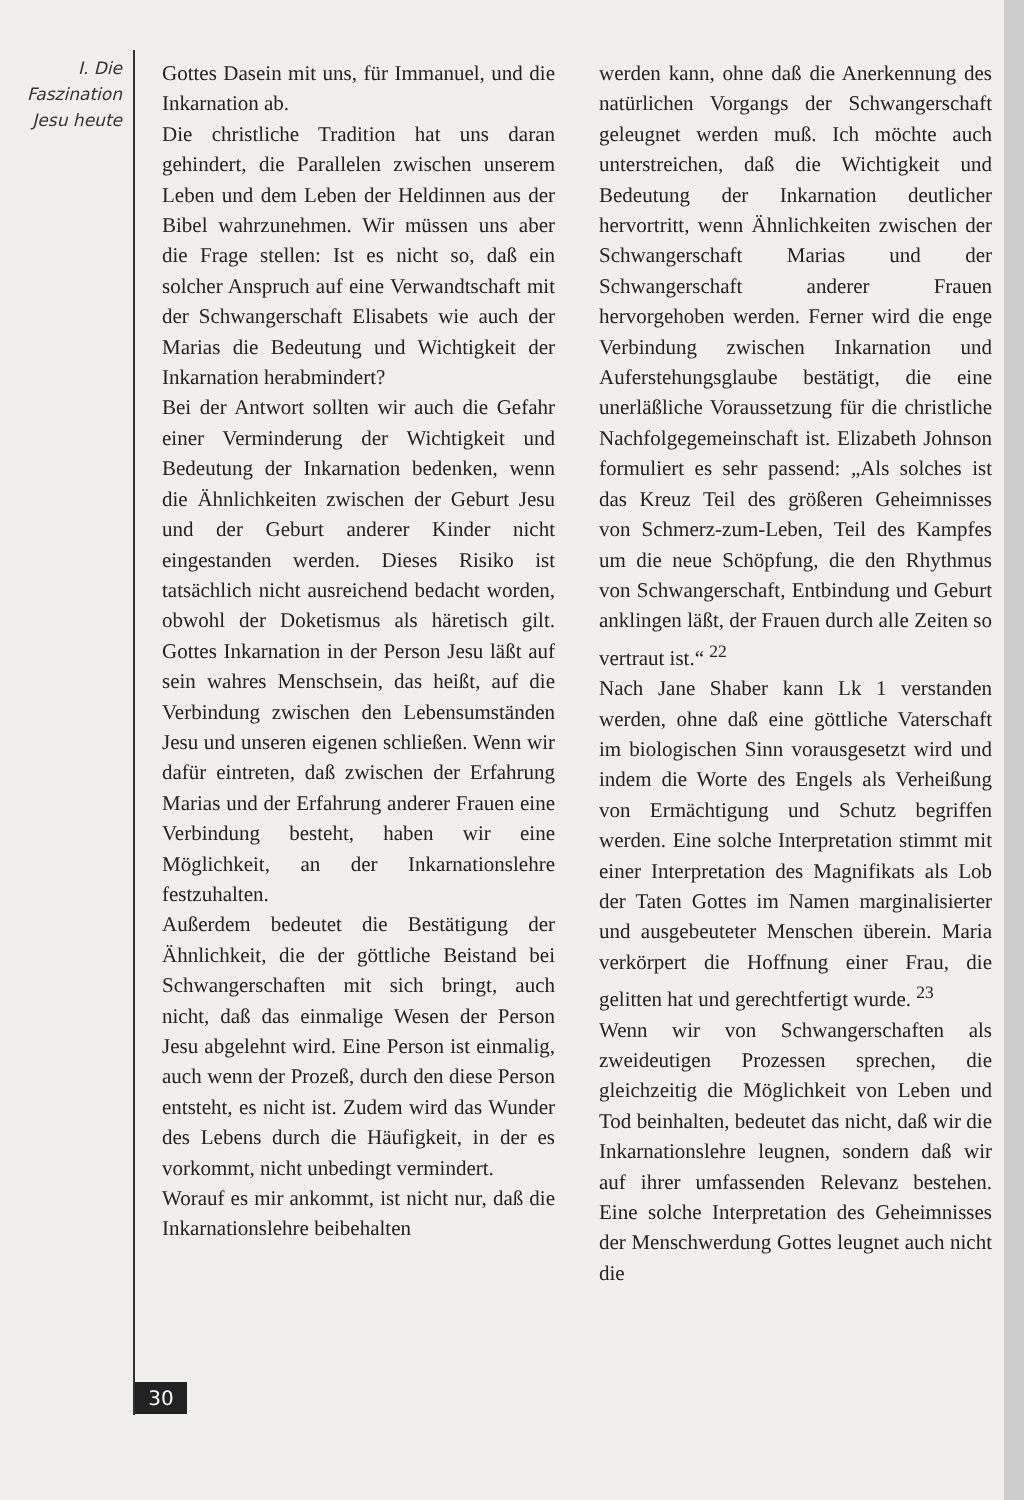I. Die
Faszination
Jesu heute
Gottes Dasein mit uns, für Immanuel, und die Inkarnation ab.
Die christliche Tradition hat uns daran gehindert, die Parallelen zwischen unserem Leben und dem Leben der Heldinnen aus der Bibel wahrzunehmen. Wir müssen uns aber die Frage stellen: Ist es nicht so, daß ein solcher Anspruch auf eine Verwandtschaft mit der Schwangerschaft Elisabets wie auch der Marias die Bedeutung und Wichtigkeit der Inkarnation herabmindert?
Bei der Antwort sollten wir auch die Gefahr einer Verminderung der Wichtigkeit und Bedeutung der Inkarnation bedenken, wenn die Ähnlichkeiten zwischen der Geburt Jesu und der Geburt anderer Kinder nicht eingestanden werden. Dieses Risiko ist tatsächlich nicht ausreichend bedacht worden, obwohl der Doketismus als häretisch gilt. Gottes Inkarnation in der Person Jesu läßt auf sein wahres Menschsein, das heißt, auf die Verbindung zwischen den Lebensumständen Jesu und unseren eigenen schließen. Wenn wir dafür eintreten, daß zwischen der Erfahrung Marias und der Erfahrung anderer Frauen eine Verbindung besteht, haben wir eine Möglichkeit, an der Inkarnationslehre festzuhalten.
Außerdem bedeutet die Bestätigung der Ähnlichkeit, die der göttliche Beistand bei Schwangerschaften mit sich bringt, auch nicht, daß das einmalige Wesen der Person Jesu abgelehnt wird. Eine Person ist einmalig, auch wenn der Prozeß, durch den diese Person entsteht, es nicht ist. Zudem wird das Wunder des Lebens durch die Häufigkeit, in der es vorkommt, nicht unbedingt vermindert.
Worauf es mir ankommt, ist nicht nur, daß die Inkarnationslehre beibehalten
werden kann, ohne daß die Anerkennung des natürlichen Vorgangs der Schwangerschaft geleugnet werden muß. Ich möchte auch unterstreichen, daß die Wichtigkeit und Bedeutung der Inkarnation deutlicher hervortritt, wenn Ähnlichkeiten zwischen der Schwangerschaft Marias und der Schwangerschaft anderer Frauen hervorgehoben werden. Ferner wird die enge Verbindung zwischen Inkarnation und Auferstehungsglaube bestätigt, die eine unerläßliche Voraussetzung für die christliche Nachfolgegemeinschaft ist. Elizabeth Johnson formuliert es sehr passend: „Als solches ist das Kreuz Teil des größeren Geheimnisses von Schmerz-zum-Leben, Teil des Kampfes um die neue Schöpfung, die den Rhythmus von Schwangerschaft, Entbindung und Geburt anklingen läßt, der Frauen durch alle Zeiten so vertraut ist.“ <sup>22</sup>
Nach Jane Shaber kann Lk 1 verstanden werden, ohne daß eine göttliche Vaterschaft im biologischen Sinn vorausgesetzt wird und indem die Worte des Engels als Verheißung von Ermächtigung und Schutz begriffen werden. Eine solche Interpretation stimmt mit einer Interpretation des Magnifikats als Lob der Taten Gottes im Namen marginalisierter und ausgebeuteter Menschen überein. Maria verkörpert die Hoffnung einer Frau, die gelitten hat und gerechtfertigt wurde. <sup>23</sup>
Wenn wir von Schwangerschaften als zweideutigen Prozessen sprechen, die gleichzeitig die Möglichkeit von Leben und Tod beinhalten, bedeutet das nicht, daß wir die Inkarnationslehre leugnen, sondern daß wir auf ihrer umfassenden Relevanz bestehen. Eine solche Interpretation des Geheimnisses der Menschwerdung Gottes leugnet auch nicht die
30